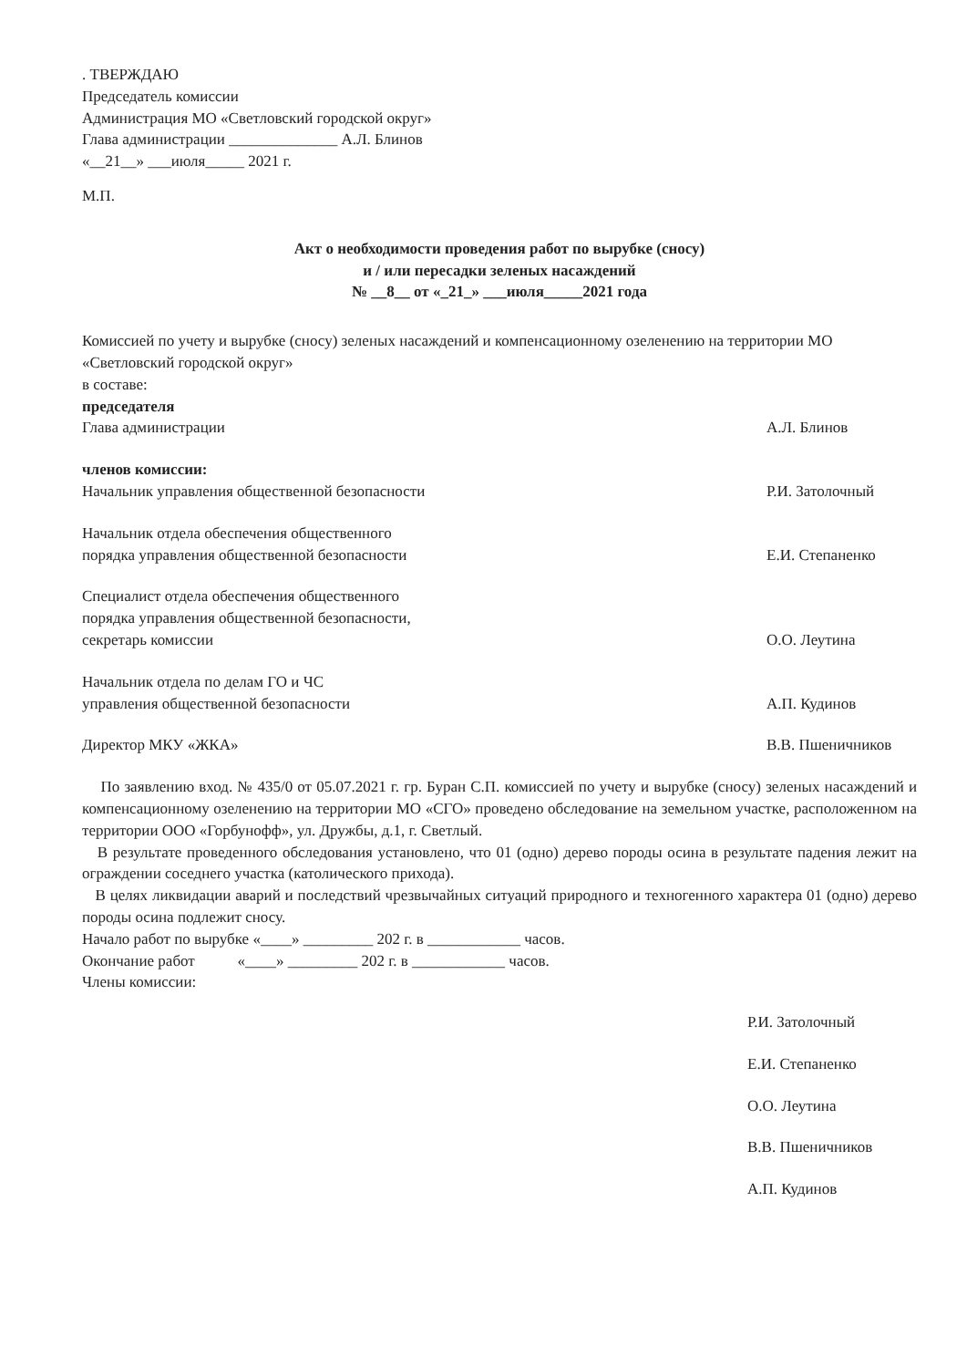. ТВЕРЖДАЮ
Председатель комиссии
Администрация МО «Светловский городской округ»
Глава администрации ______________ А.Л. Блинов
«__21__» ___июля_____ 2021 г.
М.П.
Акт о необходимости проведения работ по вырубке (сносу)
и / или пересадки зеленых насаждений
№ __8__ от «_21_» ___июля_____2021 года
Комиссией по учету и вырубке (сносу) зеленых насаждений и компенсационному озеленению на территории МО «Светловский городской округ»
в составе:
председателя
Глава администрации А.Л. Блинов
членов комиссии:
Начальник управления общественной безопасности Р.И. Затолочный
Начальник отдела обеспечения общественного
порядка управления общественной безопасности Е.И. Степаненко
Специалист отдела обеспечения общественного
порядка управления общественной безопасности,
секретарь комиссии О.О. Леутина
Начальник отдела по делам ГО и ЧС
управления общественной безопасности А.П. Кудинов
Директор МКУ «ЖКА» В.В. Пшеничников
По заявлению вход. № 435/0 от 05.07.2021 г. гр. Буран С.П. комиссией по учету и вырубке (сносу) зеленых насаждений и компенсационному озеленению на территории МО «СГО» проведено обследование на земельном участке, расположенном на территории ООО «Горбунофф», ул. Дружбы, д.1, г. Светлый.
В результате проведенного обследования установлено, что 01 (одно) дерево породы осина в результате падения лежит на ограждении соседнего участка (католического прихода).
В целях ликвидации аварий и последствий чрезвычайных ситуаций природного и техногенного характера 01 (одно) дерево породы осина подлежит сносу.
Начало работ по вырубке «____» _________ 202 г. в ____________ часов.
Окончание работ «____» _________ 202 г. в ____________ часов.
Члены комиссии:
Р.И. Затолочный
Е.И. Степаненко
О.О. Леутина
В.В. Пшеничников
А.П. Кудинов